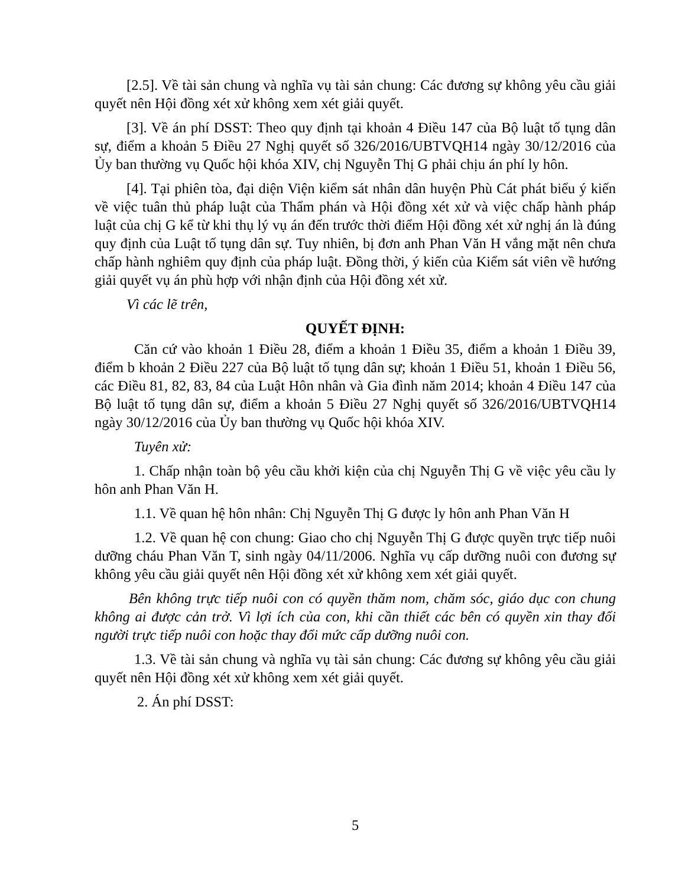[2.5]. Về tài sản chung và nghĩa vụ tài sản chung: Các đương sự không yêu cầu giải quyết nên Hội đồng xét xử không xem xét giải quyết.
[3]. Về án phí DSST: Theo quy định tại khoản 4 Điều 147 của Bộ luật tố tụng dân sự, điểm a khoản 5 Điều 27 Nghị quyết số 326/2016/UBTVQH14 ngày 30/12/2016 của Ủy ban thường vụ Quốc hội khóa XIV, chị Nguyễn Thị G phải chịu án phí ly hôn.
[4]. Tại phiên tòa, đại diện Viện kiểm sát nhân dân huyện Phù Cát phát biểu ý kiến về việc tuân thủ pháp luật của Thẩm phán và Hội đồng xét xử và việc chấp hành pháp luật của chị G kể từ khi thụ lý vụ án đến trước thời điểm Hội đồng xét xử nghị án là đúng quy định của Luật tố tụng dân sự. Tuy nhiên, bị đơn anh Phan Văn H vắng mặt nên chưa chấp hành nghiêm quy định của pháp luật. Đồng thời, ý kiến của Kiểm sát viên về hướng giải quyết vụ án phù hợp với nhận định của Hội đồng xét xử.
Vì các lẽ trên,
QUYẾT ĐỊNH:
Căn cứ vào khoản 1 Điều 28, điểm a khoản 1 Điều 35, điểm a khoản 1 Điều 39, điểm b khoản 2 Điều 227 của Bộ luật tố tụng dân sự; khoản 1 Điều 51, khoản 1 Điều 56, các Điều 81, 82, 83, 84 của Luật Hôn nhân và Gia đình năm 2014; khoản 4 Điều 147 của Bộ luật tố tụng dân sự, điểm a khoản 5 Điều 27 Nghị quyết số 326/2016/UBTVQH14 ngày 30/12/2016 của Ủy ban thường vụ Quốc hội khóa XIV.
Tuyên xử:
1. Chấp nhận toàn bộ yêu cầu khởi kiện của chị Nguyễn Thị G về việc yêu cầu ly hôn anh Phan Văn H.
1.1. Về quan hệ hôn nhân: Chị Nguyễn Thị G được ly hôn anh Phan Văn H
1.2. Về quan hệ con chung: Giao cho chị Nguyễn Thị G được quyền trực tiếp nuôi dưỡng cháu Phan Văn T, sinh ngày 04/11/2006. Nghĩa vụ cấp dưỡng nuôi con đương sự không yêu cầu giải quyết nên Hội đồng xét xử không xem xét giải quyết.
Bên không trực tiếp nuôi con có quyền thăm nom, chăm sóc, giáo dục con chung không ai được cản trở. Vì lợi ích của con, khi cần thiết các bên có quyền xin thay đổi người trực tiếp nuôi con hoặc thay đổi mức cấp dưỡng nuôi con.
1.3. Về tài sản chung và nghĩa vụ tài sản chung: Các đương sự không yêu cầu giải quyết nên Hội đồng xét xử không xem xét giải quyết.
2. Án phí DSST:
5